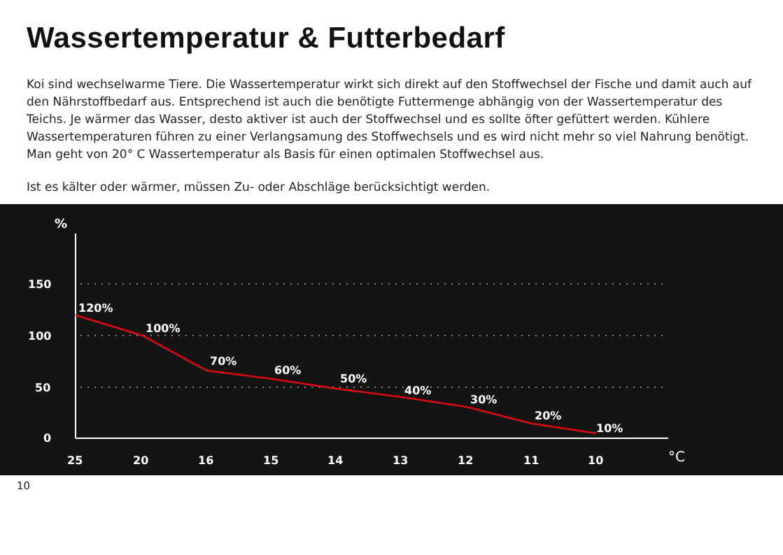Wassertemperatur & Futterbedarf
Koi sind wechselwarme Tiere. Die Wassertemperatur wirkt sich direkt auf den Stoffwechsel der Fische und damit auch auf den Nährstoffbedarf aus. Entsprechend ist auch die benötigte Futtermenge abhängig von der Wassertemperatur des Teichs. Je wärmer das Wasser, desto aktiver ist auch der Stoffwechsel und es sollte öfter gefüttert werden. Kühlere Wassertemperaturen führen zu einer Verlangsamung des Stoffwechsels und es wird nicht mehr so viel Nahrung benötigt. Man geht von 20° C Wassertemperatur als Basis für einen optimalen Stoffwechsel aus.
Ist es kälter oder wärmer, müssen Zu- oder Abschläge berücksichtigt werden.
%
150
100
50
0
120%
100%
70%
60%
50%
40%
30%
20%
10%
25
20
16
15
14
13
12
11
10
°C
10